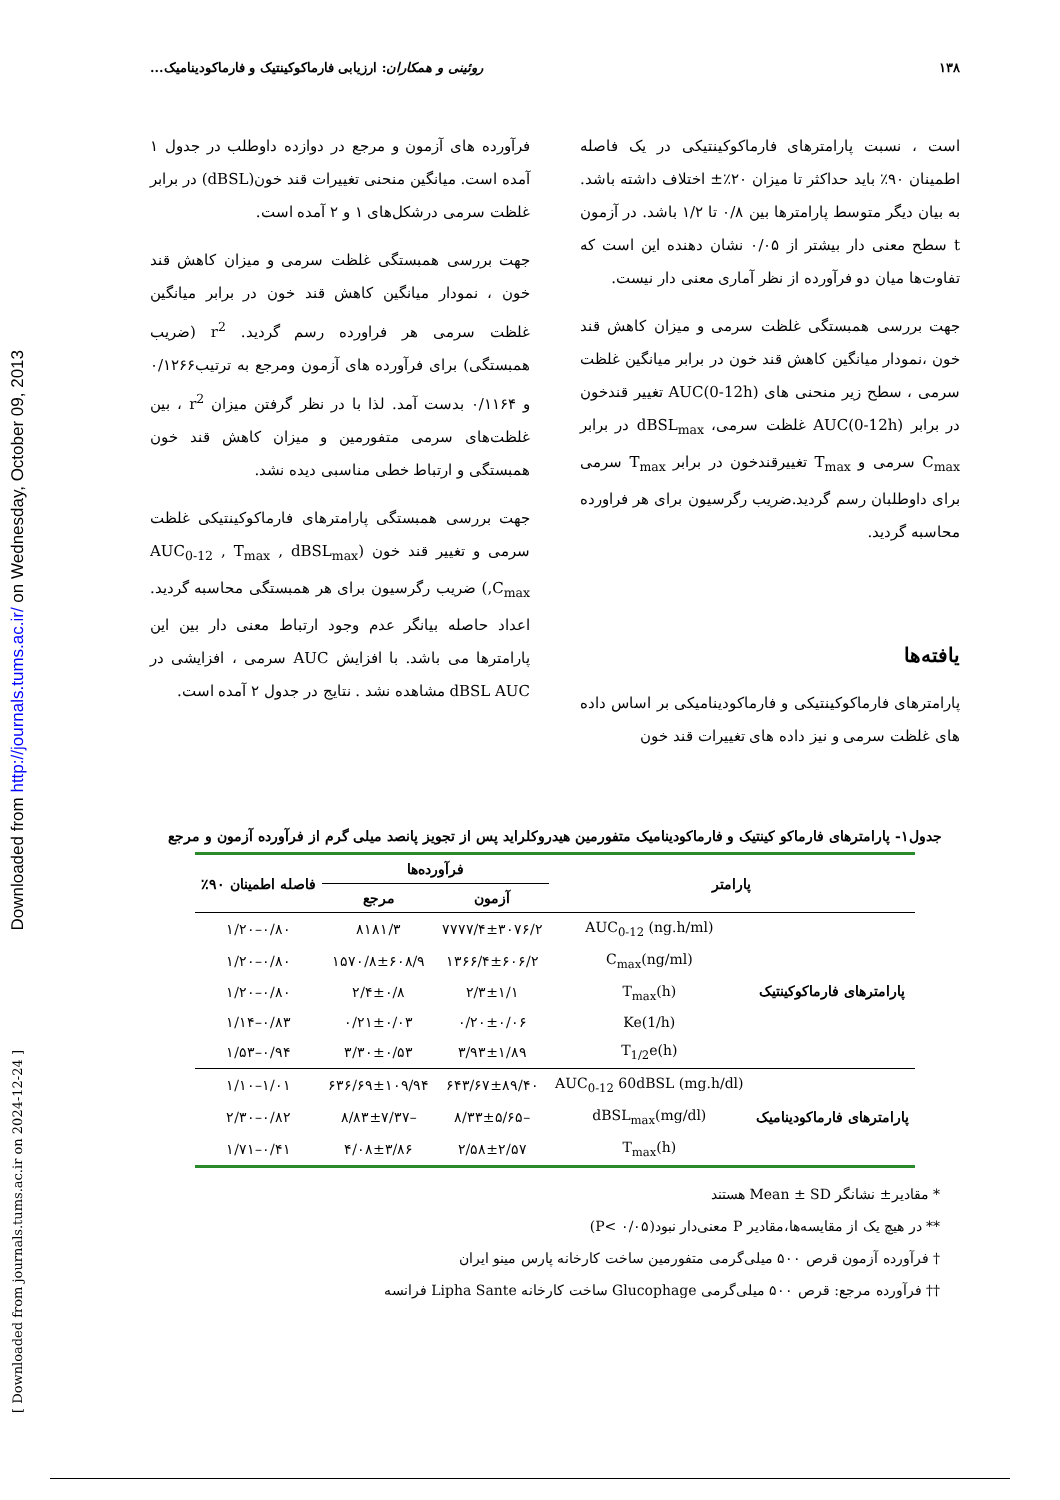Downloaded from http://journals.tums.ac.ir/ on Wednesday, October 09, 2013
[ Downloaded from journals.tums.ac.ir on 2024-12-24 ]
۱۳۸ روئینی و همکاران: ارزیابی فارماکوکینتیک و فارماکودینامیک...
است ، نسبت پارامترهای فارماکوکینتیکی در یک فاصله اطمینان ۹۰٪ باید حداکثر تا میزان ۲۰٪± اختلاف داشته باشد. به بیان دیگر متوسط پارامترها بین ۰/۸ تا ۱/۲ باشد. در آزمون t سطح معنی دار بیشتر از ۰/۰۵ نشان دهنده این است که تفاوت‌ها میان دو فرآورده از نظر آماری معنی دار نیست.
جهت بررسی همبستگی غلظت سرمی و میزان کاهش قند خون ،نمودار میانگین کاهش قند خون در برابر میانگین غلظت سرمی ، سطح زیر منحنی های AUC(0-12h) تغییر قندخون در برابر AUC(0-12h) غلظت سرمی، dBSL<sub>max</sub> در برابر C<sub>max</sub> سرمی و T<sub>max</sub> تغییرقندخون در برابر T<sub>max</sub> سرمی برای داوطلبان رسم گردید.ضریب رگرسیون برای هر فراورده محاسبه گردید.
یافته‌ها
پارامترهای فارماکوکینتیکی و فارماکودینامیکی بر اساس داده های غلظت سرمی و نیز داده های تغییرات قند خون
فرآورده های آزمون و مرجع در دوازده داوطلب در جدول ۱ آمده است. میانگین منحنی تغییرات قند خون(dBSL) در برابر غلظت سرمی درشکل‌های ۱ و ۲ آمده است.
جهت بررسی همبستگی غلظت سرمی و میزان کاهش قند خون ، نمودار میانگین کاهش قند خون در برابر میانگین غلظت سرمی هر فراورده رسم گردید. r<sup>2</sup> (ضریب همبستگی) برای فرآورده های آزمون ومرجع به ترتیب۰/۱۲۶۶ و ۰/۱۱۶۴ بدست آمد. لذا با در نظر گرفتن میزان r<sup>2</sup> ، بین غلظت‌های سرمی متفورمین و میزان کاهش قند خون همبستگی و ارتباط خطی مناسبی دیده نشد.
جهت بررسی همبستگی پارامترهای فارماکوکینتیکی غلظت سرمی و تغییر قند خون (AUC<sub>0-12</sub> , T<sub>max</sub> , dBSL<sub>max</sub> ,C<sub>max</sub>) ضریب رگرسیون برای هر همبستگی محاسبه گردید. اعداد حاصله بیانگر عدم وجود ارتباط معنی دار بین این پارامترها می باشد. با افزایش AUC سرمی ، افزایشی در dBSL AUC مشاهده نشد . نتایج در جدول ۲ آمده است.
جدول۱- پارامترهای فارماکو کینتیک و فارماکودینامیک متفورمین هیدروکلراید پس از تجویز پانصد میلی گرم از فرآورده آزمون و مرجع
| پارامتر | | فرآورده‌ها | | فاصله اطمینان ۹۰٪ |
| --- | --- | --- | --- | --- |
| | | آزمون | مرجع | |
| پارامترهای فارماکوکینتیک | AUC<sub>0-12</sub> (ng.h/ml) | ۷۷۷۷/۴±۳۰۷۶/۲ | ۸۱۸۱/۳ | ۰/۸۰–۱/۲۰ |
| | C<sub>max</sub>(ng/ml) | ۱۳۶۶/۴±۶۰۶/۲ | ۱۵۷۰/۸±۶۰۸/۹ | ۰/۸۰–۱/۲۰ |
| | T<sub>max</sub>(h) | ۲/۳±۱/۱ | ۲/۴±۰/۸ | ۰/۸۰–۱/۲۰ |
| | Ke(1/h) | ۰/۲۰±۰/۰۶ | ۰/۲۱±۰/۰۳ | ۰/۸۳–۱/۱۴ |
| | T<sub>1/2</sub>e(h) | ۳/۹۳±۱/۸۹ | ۳/۳۰±۰/۵۳ | ۰/۹۴–۱/۵۳ |
| پارامترهای فارماکودینامیک | AUC<sub>0-12</sub> 60dBSL (mg.h/dl) | ۶۴۳/۶۷±۸۹/۴۰ | ۶۳۶/۶۹±۱۰۹/۹۴ | ۱/۰۱–۱/۱۰ |
| | dBSL<sub>max</sub>(mg/dl) | –۸/۳۳±۵/۶۵ | –۸/۸۳±۷/۳۷ | ۰/۸۲–۲/۳۰ |
| | T<sub>max</sub>(h) | ۲/۵۸±۲/۵۷ | ۴/۰۸±۳/۸۶ | ۰/۴۱–۱/۷۱ |
* مقادیر± نشانگر Mean ± SD هستند
** در هیچ یک از مقایسه‌ها،مقادیر P معنی‌دار نبود(P< ۰/۰۵)
† فرآورده آزمون قرص ۵۰۰ میلی‌گرمی متفورمین ساخت کارخانه پارس مینو ایران
†† فرآورده مرجع: قرص ۵۰۰ میلی‌گرمی Glucophage ساخت کارخانه Lipha Sante فرانسه